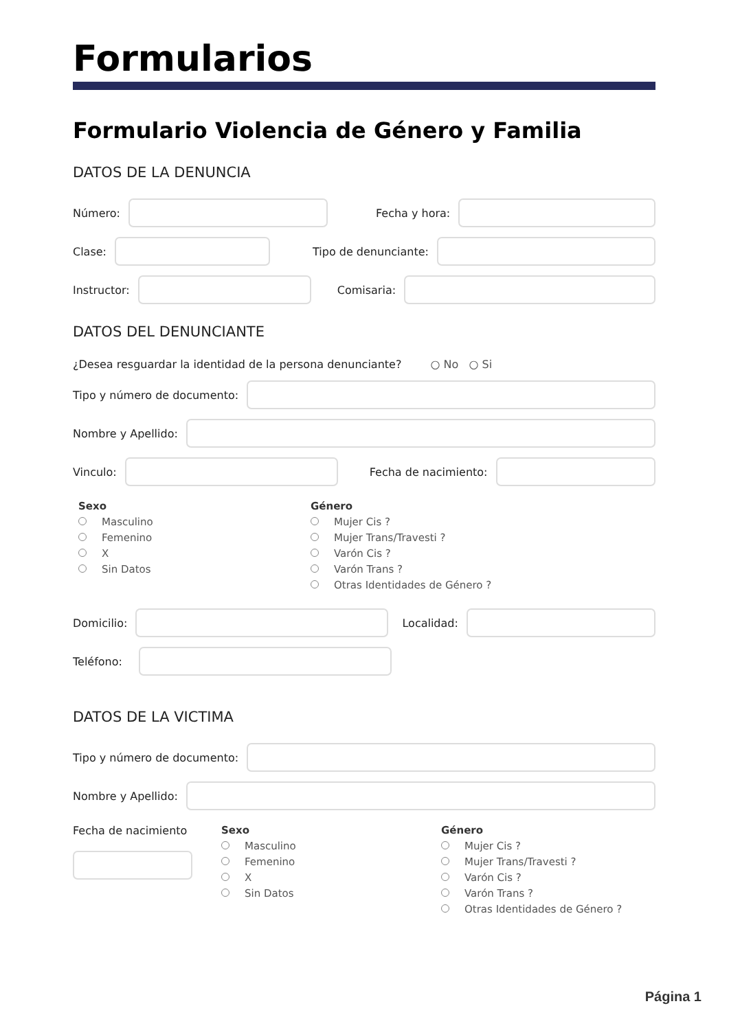Formularios
Formulario Violencia de Género y Familia
DATOS DE LA DENUNCIA
Número: Fecha y hora:
Clase: Tipo de denunciante:
Instructor: Comisaria:
DATOS DEL DENUNCIANTE
¿Desea resguardar la identidad de la persona denunciante? ○ No ○ Si
Tipo y número de documento:
Nombre y Apellido:
Vinculo: Fecha de nacimiento:
Sexo
Masculino
Femenino
X
Sin Datos
Género
Mujer Cis ?
Mujer Trans/Travesti ?
Varón Cis ?
Varón Trans ?
Otras Identidades de Género ?
Domicilio: Localidad:
Teléfono:
DATOS DE LA VICTIMA
Tipo y número de documento:
Nombre y Apellido:
Fecha de nacimiento Sexo
Masculino
Femenino
X
Sin Datos
Género
Mujer Cis ?
Mujer Trans/Travesti ?
Varón Cis ?
Varón Trans ?
Otras Identidades de Género ?
Página 1